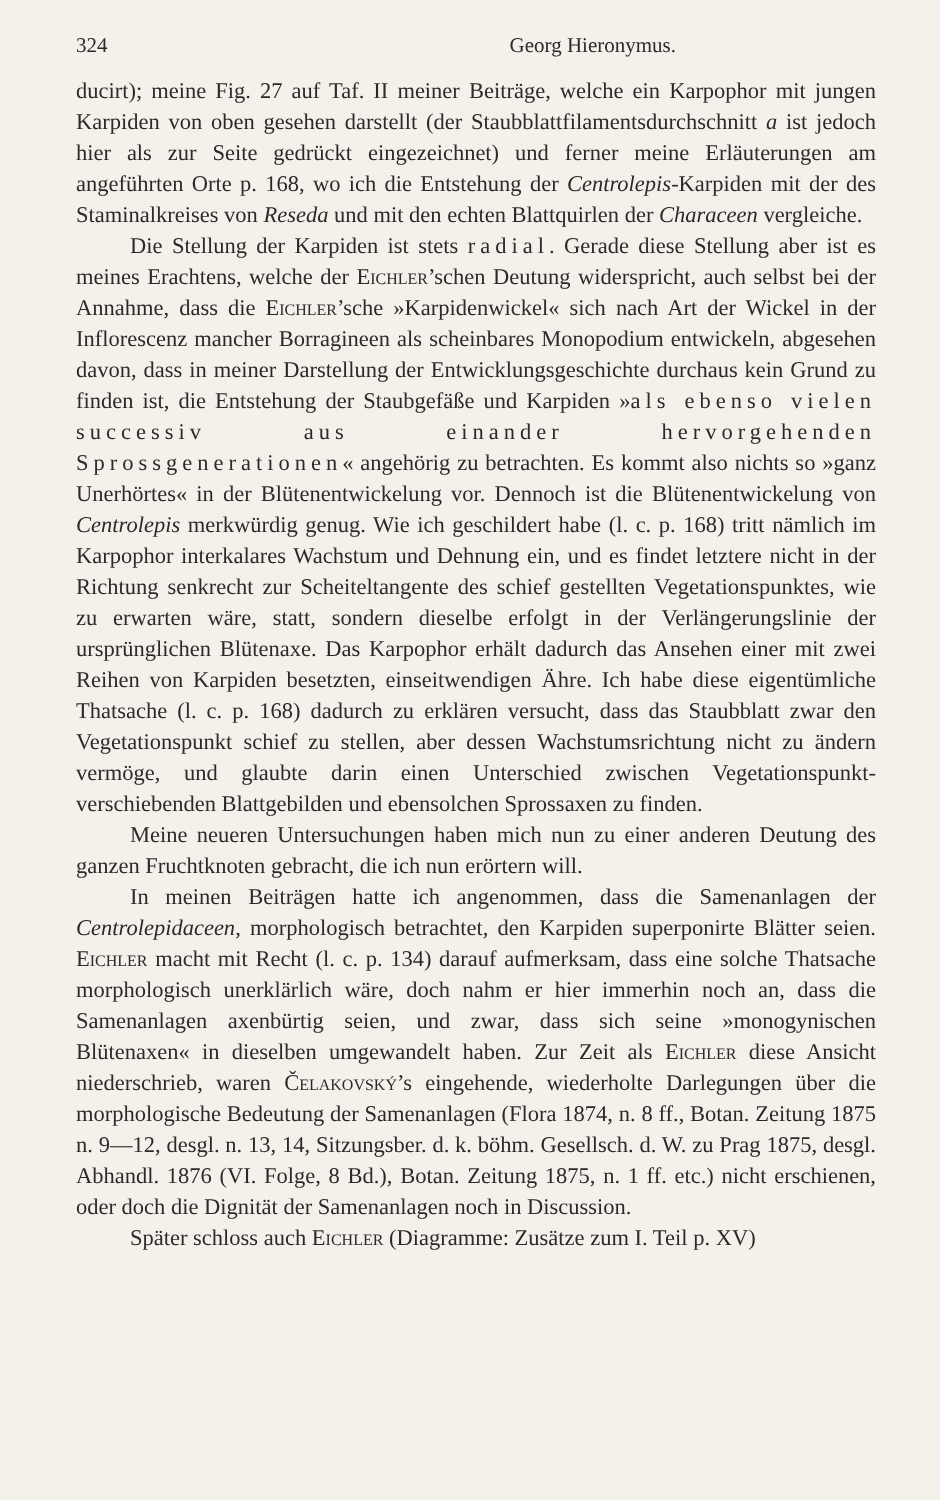324 Georg Hieronymus.
ducirt); meine Fig. 27 auf Taf. II meiner Beiträge, welche ein Karpophor mit jungen Karpiden von oben gesehen darstellt (der Staubblattfilaments­durchschnitt a ist jedoch hier als zur Seite gedrückt eingezeichnet) und ferner meine Erläuterungen am angeführten Orte p. 168, wo ich die Ent­stehung der Centrolepis-Karpiden mit der des Staminalkreises von Reseda und mit den echten Blattquirlen der Characeen vergleiche.
Die Stellung der Karpiden ist stets radial. Gerade diese Stellung aber ist es meines Erachtens, welche der Eichler’schen Deutung wider­spricht, auch selbst bei der Annahme, dass die Eichler’sche »Karpidenwickel« sich nach Art der Wickel in der Inflorescenz mancher Borragineen als schein­bares Monopodium entwickeln, abgesehen davon, dass in meiner Darstellung der Entwicklungsgeschichte durchaus kein Grund zu finden ist, die Ent­stehung der Staubgefäße und Karpiden »als ebenso vielen successiv aus einander hervorgehenden Sprossgenerationen« angehörig zu betrachten. Es kommt also nichts so »ganz Unerhörtes« in der Blütenent­wickelung vor. Dennoch ist die Blütenentwickelung von Centrolepis merk­würdig genug. Wie ich geschildert habe (l. c. p. 168) tritt nämlich im Karpophor interkalares Wachstum und Dehnung ein, und es findet letztere nicht in der Richtung senkrecht zur Scheiteltangente des schief gestellten Vegetationspunktes, wie zu erwarten wäre, statt, sondern dieselbe erfolgt in der Verlängerungslinie der ursprünglichen Blütenaxe. Das Karpophor erhält dadurch das Ansehen einer mit zwei Reihen von Karpiden besetzten, einseitwendigen Ähre. Ich habe diese eigentümliche Thatsache (l. c. p. 168) dadurch zu erklären versucht, dass das Staubblatt zwar den Vegetations­punkt schief zu stellen, aber dessen Wachstumsrichtung nicht zu ändern vermöge, und glaubte darin einen Unterschied zwischen Vegetationspunkt­verschiebenden Blattgebilden und ebensolchen Sprossaxen zu finden.
Meine neueren Untersuchungen haben mich nun zu einer anderen Deutung des ganzen Fruchtknoten gebracht, die ich nun erörtern will.
In meinen Beiträgen hatte ich angenommen, dass die Samenanlagen der Centrolepidaceen, morphologisch betrachtet, den Karpiden superponirte Blätter seien. Eichler macht mit Recht (l. c. p. 134) darauf aufmerksam, dass eine solche Thatsache morphologisch unerklärlich wäre, doch nahm er hier immerhin noch an, dass die Samenanlagen axenbürtig seien, und zwar, dass sich seine »monogynischen Blütenaxen« in dieselben umgewan­delt haben. Zur Zeit als Eichler diese Ansicht niederschrieb, waren Čelakovský’s eingehende, wiederholte Darlegungen über die morphologische Bedeutung der Samenanlagen (Flora 1874, n. 8 ff., Botan. Zeitung 1875 n. 9—12, desgl. n. 13, 14, Sitzungsber. d. k. böhm. Gesellsch. d. W. zu Prag 1875, desgl. Abhandl. 1876 (VI. Folge, 8 Bd.), Botan. Zeitung 1875, n. 1 ff. etc.) nicht erschienen, oder doch die Dignität der Samenanlagen noch in Discussion.
Später schloss auch Eichler (Diagramme: Zusätze zum I. Teil p. XV)